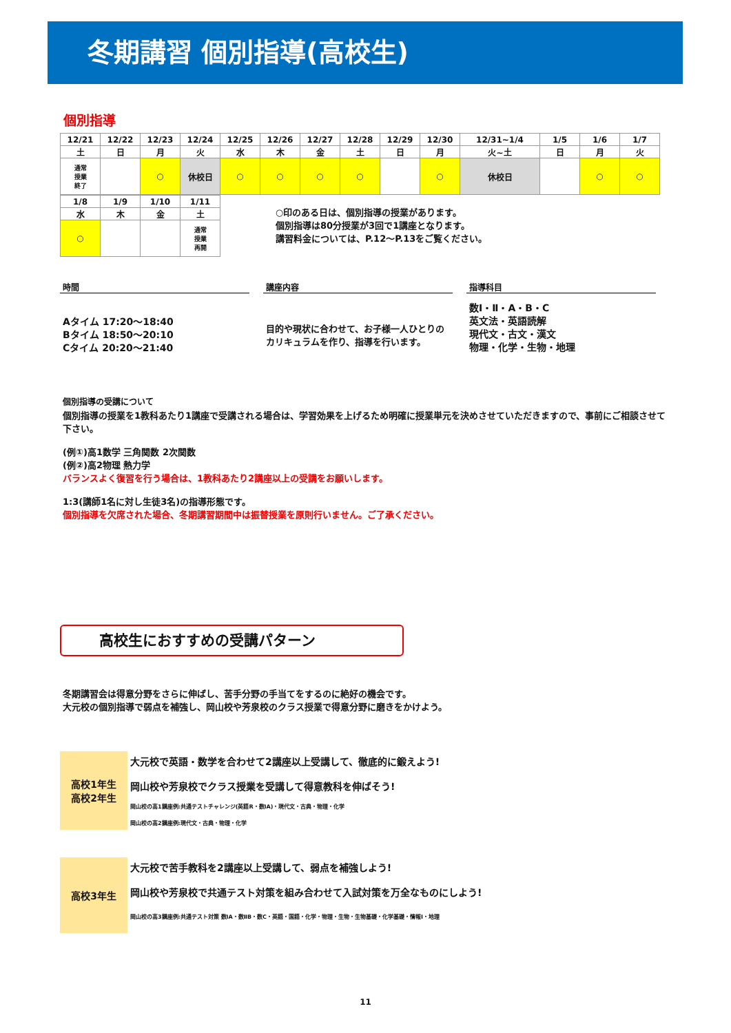冬期講習 個別指導(高校生)
個別指導
| 12/21 | 12/22 | 12/23 | 12/24 | 12/25 | 12/26 | 12/27 | 12/28 | 12/29 | 12/30 | 12/31~1/4 | 1/5 | 1/6 | 1/7 |
| 土 | 日 | 月 | 火 | 水 | 木 | 金 | 土 | 日 | 月 | 火~土 | 日 | 月 | 火 |
| 通常 授業 終了 | | ○ | 休校日 | ○ | ○ | ○ | ○ | | ○ | 休校日 | | ○ | ○ |
| 1/8 | 1/9 | 1/10 | 1/11 |
| 水 | 木 | 金 | 土 |
| ○ | | | 通常 授業 再開 |
○印のある日は、個別指導の授業があります。
個別指導は80分授業が3回で1講座となります。
講習料金については、P.12～P.13をご覧ください。
時間
Aタイム 17:20～18:40
Bタイム 18:50～20:10
Cタイム 20:20～21:40
講座内容
目的や現状に合わせて、お子様一人ひとりのカリキュラムを作り、指導を行います。
指導科目
数Ⅰ・Ⅱ・A・B・C
英文法・英語読解
現代文・古文・漢文
物理・化学・生物・地理
個別指導の受講について
個別指導の授業を1教科あたり1講座で受講される場合は、学習効果を上げるため明確に授業単元を決めさせていただきますので、事前にご相談させて下さい。
(例①)高1数学 三角関数 2次関数
(例②)高2物理 熱力学
バランスよく復習を行う場合は、1教科あたり2講座以上の受講をお願いします。
1:3(講師1名に対し生徒3名)の指導形態です。
個別指導を欠席された場合、冬期講習期間中は振替授業を原則行いません。ご了承ください。
高校生におすすめの受講パターン
冬期講習会は得意分野をさらに伸ばし、苦手分野の手当てをするのに絶好の機会です。
大元校の個別指導で弱点を補強し、岡山校や芳泉校のクラス授業で得意分野に磨きをかけよう。
高校1年生
高校2年生
大元校で英語・数学を合わせて2講座以上受講して、徹底的に鍛えよう!
岡山校や芳泉校でクラス授業を受講して得意教科を伸ばそう!
岡山校の高1講座例:共通テストチャレンジ(英語R・数ⅠA)・現代文・古典・物理・化学
岡山校の高2講座例:現代文・古典・物理・化学
高校3年生
大元校で苦手教科を2講座以上受講して、弱点を補強しよう!
岡山校や芳泉校で共通テスト対策を組み合わせて入試対策を万全なものにしよう!
岡山校の高3講座例:共通テスト対策 数ⅠA・数ⅡB・数C・英語・国語・化学・物理・生物・生物基礎・化学基礎・情報Ⅰ・地理
11